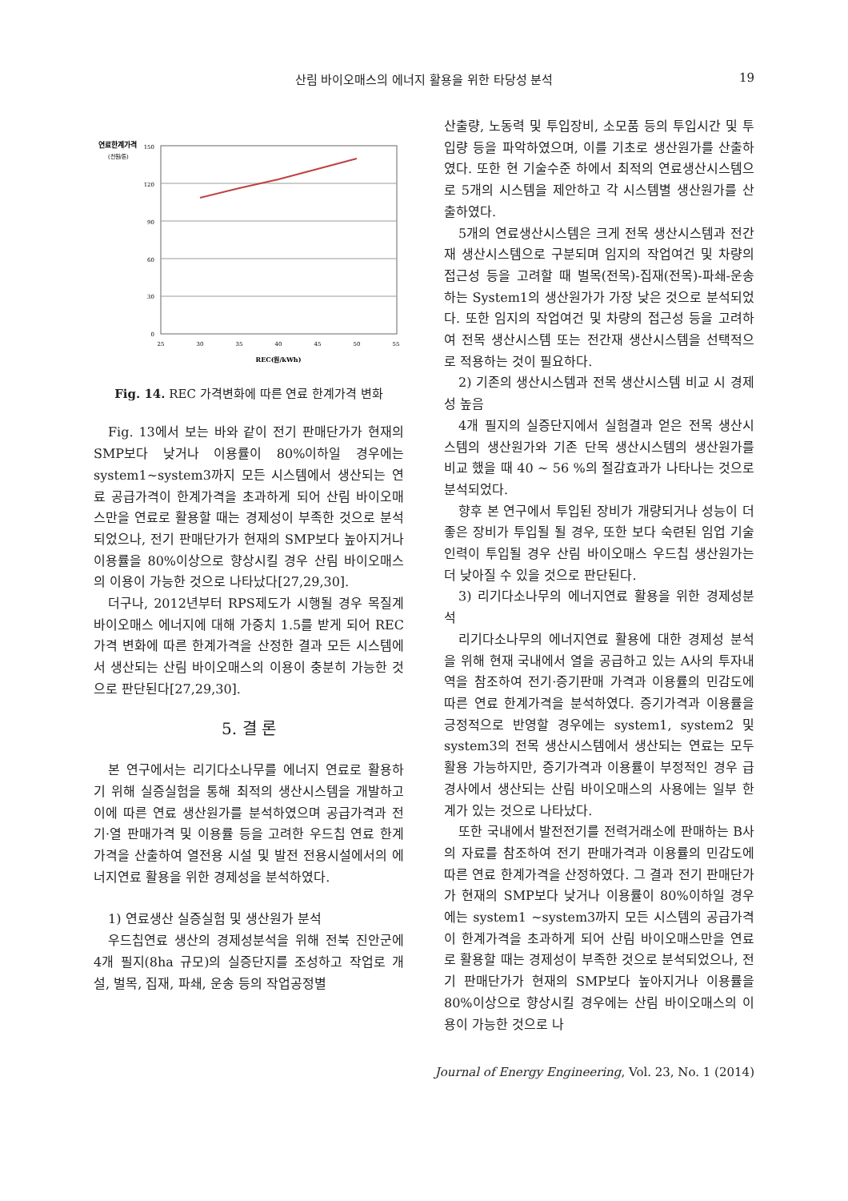산림 바이오매스의 에너지 활용을 위한 타당성 분석
19
연료한계가격
(천원/톤)
150
120
90
60
30
0
25
30
35
40
45
50
55
REC(원/kWh)
Fig. 14. REC 가격변화에 따른 연료 한계가격 변화
Fig. 13에서 보는 바와 같이 전기 판매단가가 현재의 SMP보다 낮거나 이용률이 80%이하일 경우에는 system1~system3까지 모든 시스템에서 생산되는 연료 공급가격이 한계가격을 초과하게 되어 산림 바이오매스만을 연료로 활용할 때는 경제성이 부족한 것으로 분석되었으나, 전기 판매단가가 현재의 SMP보다 높아지거나 이용률을 80%이상으로 향상시킬 경우 산림 바이오매스의 이용이 가능한 것으로 나타났다[27,29,30].
더구나, 2012년부터 RPS제도가 시행될 경우 목질계 바이오매스 에너지에 대해 가중치 1.5를 받게 되어 REC가격 변화에 따른 한계가격을 산정한 결과 모든 시스템에서 생산되는 산림 바이오매스의 이용이 충분히 가능한 것으로 판단된다[27,29,30].
5. 결 론
본 연구에서는 리기다소나무를 에너지 연료로 활용하기 위해 실증실험을 통해 최적의 생산시스템을 개발하고 이에 따른 연료 생산원가를 분석하였으며 공급가격과 전기·열 판매가격 및 이용률 등을 고려한 우드칩 연료 한계가격을 산출하여 열전용 시설 및 발전 전용시설에서의 에너지연료 활용을 위한 경제성을 분석하였다.
1) 연료생산 실증실험 및 생산원가 분석
우드칩연료 생산의 경제성분석을 위해 전북 진안군에 4개 필지(8ha 규모)의 실증단지를 조성하고 작업로 개설, 벌목, 집재, 파쇄, 운송 등의 작업공정별
산출량, 노동력 및 투입장비, 소모품 등의 투입시간 및 투입량 등을 파악하였으며, 이를 기초로 생산원가를 산출하였다. 또한 현 기술수준 하에서 최적의 연료생산시스템으로 5개의 시스템을 제안하고 각 시스템별 생산원가를 산출하였다.
5개의 연료생산시스템은 크게 전목 생산시스템과 전간재 생산시스템으로 구분되며 임지의 작업여건 및 차량의 접근성 등을 고려할 때 벌목(전목)-집재(전목)-파쇄-운송하는 System1의 생산원가가 가장 낮은 것으로 분석되었다. 또한 임지의 작업여건 및 차량의 접근성 등을 고려하여 전목 생산시스템 또는 전간재 생산시스템을 선택적으로 적용하는 것이 필요하다.
2) 기존의 생산시스템과 전목 생산시스템 비교 시 경제성 높음
4개 필지의 실증단지에서 실험결과 얻은 전목 생산시스템의 생산원가와 기존 단목 생산시스템의 생산원가를 비교 했을 때 40 ~ 56 %의 절감효과가 나타나는 것으로 분석되었다.
향후 본 연구에서 투입된 장비가 개량되거나 성능이 더 좋은 장비가 투입될 될 경우, 또한 보다 숙련된 임업 기술 인력이 투입될 경우 산림 바이오매스 우드칩 생산원가는 더 낮아질 수 있을 것으로 판단된다.
3) 리기다소나무의 에너지연료 활용을 위한 경제성분석
리기다소나무의 에너지연료 활용에 대한 경제성 분석을 위해 현재 국내에서 열을 공급하고 있는 A사의 투자내역을 참조하여 전기·증기판매 가격과 이용률의 민감도에 따른 연료 한계가격을 분석하였다. 증기가격과 이용률을 긍정적으로 반영할 경우에는 system1, system2 및 system3의 전목 생산시스템에서 생산되는 연료는 모두 활용 가능하지만, 증기가격과 이용률이 부정적인 경우 급경사에서 생산되는 산림 바이오매스의 사용에는 일부 한계가 있는 것으로 나타났다.
또한 국내에서 발전전기를 전력거래소에 판매하는 B사의 자료를 참조하여 전기 판매가격과 이용률의 민감도에 따른 연료 한계가격을 산정하였다. 그 결과 전기 판매단가가 현재의 SMP보다 낮거나 이용률이 80%이하일 경우에는 system1 ~system3까지 모든 시스템의 공급가격이 한계가격을 초과하게 되어 산림 바이오매스만을 연료로 활용할 때는 경제성이 부족한 것으로 분석되었으나, 전기 판매단가가 현재의 SMP보다 높아지거나 이용률을 80%이상으로 향상시킬 경우에는 산림 바이오매스의 이용이 가능한 것으로 나
Journal of Energy Engineering, Vol. 23, No. 1 (2014)